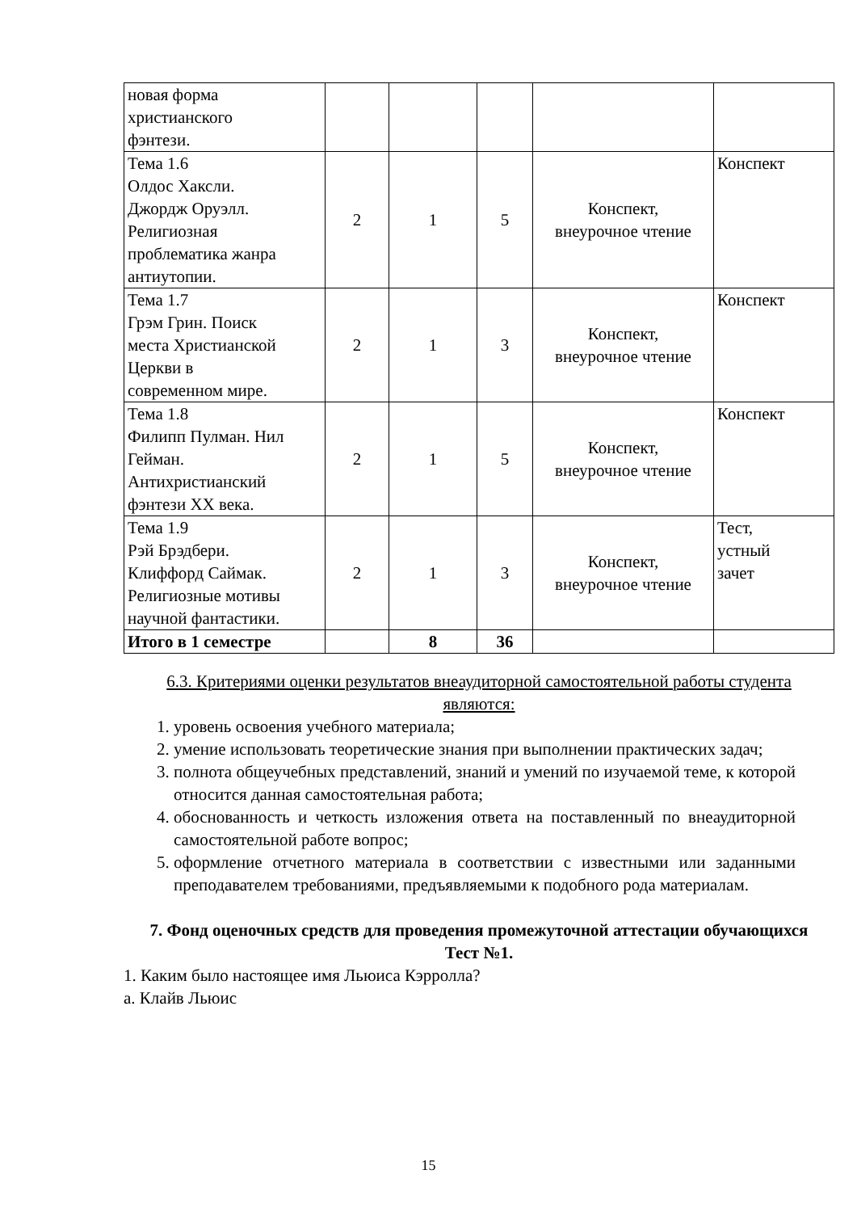| новая форма христианского фэнтези. | | | | | |
| Тема 1.6 Олдос Хаксли. Джордж Оруэлл. Религиозная проблематика жанра антиутопии. | 2 | 1 | 5 | Конспект, внеурочное чтение | Конспект |
| Тема 1.7 Грэм Грин. Поиск места Христианской Церкви в современном мире. | 2 | 1 | 3 | Конспект, внеурочное чтение | Конспект |
| Тема 1.8 Филипп Пулман. Нил Гейман. Антихристианский фэнтези XX века. | 2 | 1 | 5 | Конспект, внеурочное чтение | Конспект |
| Тема 1.9 Рэй Брэдбери. Клиффорд Саймак. Религиозные мотивы научной фантастики. | 2 | 1 | 3 | Конспект, внеурочное чтение | Тест, устный зачет |
| Итого в 1 семестре | | 8 | 36 | | |
6.3. Критериями оценки результатов внеаудиторной самостоятельной работы студента являются:
1. уровень освоения учебного материала;
2. умение использовать теоретические знания при выполнении практических задач;
3. полнота общеучебных представлений, знаний и умений по изучаемой теме, к которой относится данная самостоятельная работа;
4. обоснованность и четкость изложения ответа на поставленный по внеаудиторной самостоятельной работе вопрос;
5. оформление отчетного материала в соответствии с известными или заданными преподавателем требованиями, предъявляемыми к подобного рода материалам.
7. Фонд оценочных средств для проведения промежуточной аттестации обучающихся
Тест №1.
1. Каким было настоящее имя Льюиса Кэрролла?
а. Клайв Льюис
15